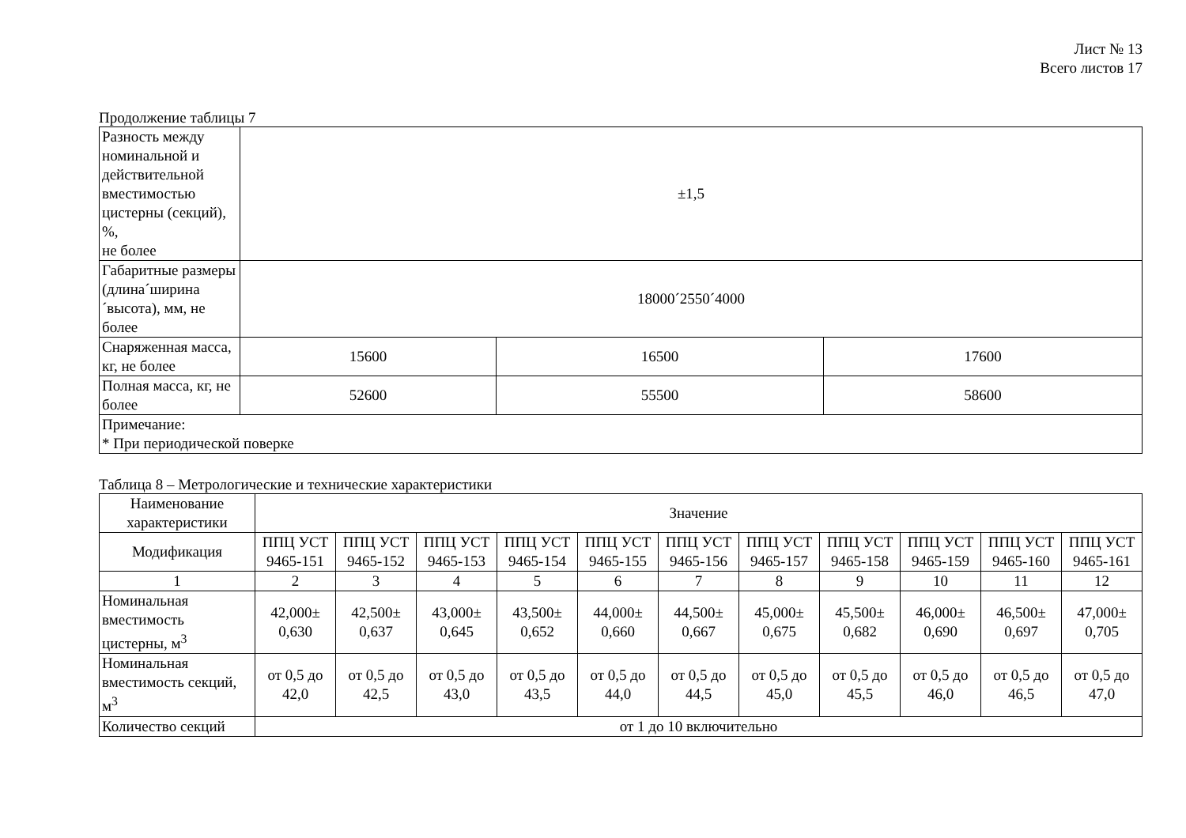Лист № 13
Всего листов 17
Продолжение таблицы 7
| Разность между номинальной и действительной вместимостью цистерны (секций), %, не более | ±1,5 | | |
| Габаритные размеры (длина´ширина´высота), мм, не более | 18000´2550´4000 | | |
| Снаряженная масса, кг, не более | 15600 | 16500 | 17600 |
| Полная масса, кг, не более | 52600 | 55500 | 58600 |
| Примечание: * При периодической поверке | | | |
Таблица 8 – Метрологические и технические характеристики
| Наименование характеристики | Значение | | | | | | | | | | |
| --- | --- | --- | --- | --- | --- | --- | --- | --- | --- | --- | --- |
| Модификация | ППЦ УСТ 9465-151 | ППЦ УСТ 9465-152 | ППЦ УСТ 9465-153 | ППЦ УСТ 9465-154 | ППЦ УСТ 9465-155 | ППЦ УСТ 9465-156 | ППЦ УСТ 9465-157 | ППЦ УСТ 9465-158 | ППЦ УСТ 9465-159 | ППЦ УСТ 9465-160 | ППЦ УСТ 9465-161 |
| 1 | 2 | 3 | 4 | 5 | 6 | 7 | 8 | 9 | 10 | 11 | 12 |
| Номинальная вместимость цистерны, м<sup>3</sup> | 42,000± 0,630 | 42,500± 0,637 | 43,000± 0,645 | 43,500± 0,652 | 44,000± 0,660 | 44,500± 0,667 | 45,000± 0,675 | 45,500± 0,682 | 46,000± 0,690 | 46,500± 0,697 | 47,000± 0,705 |
| Номинальная вместимость секций, м<sup>3</sup> | от 0,5 до 42,0 | от 0,5 до 42,5 | от 0,5 до 43,0 | от 0,5 до 43,5 | от 0,5 до 44,0 | от 0,5 до 44,5 | от 0,5 до 45,0 | от 0,5 до 45,5 | от 0,5 до 46,0 | от 0,5 до 46,5 | от 0,5 до 47,0 |
| Количество секций | от 1 до 10 включительно | | | | | | | | | | |